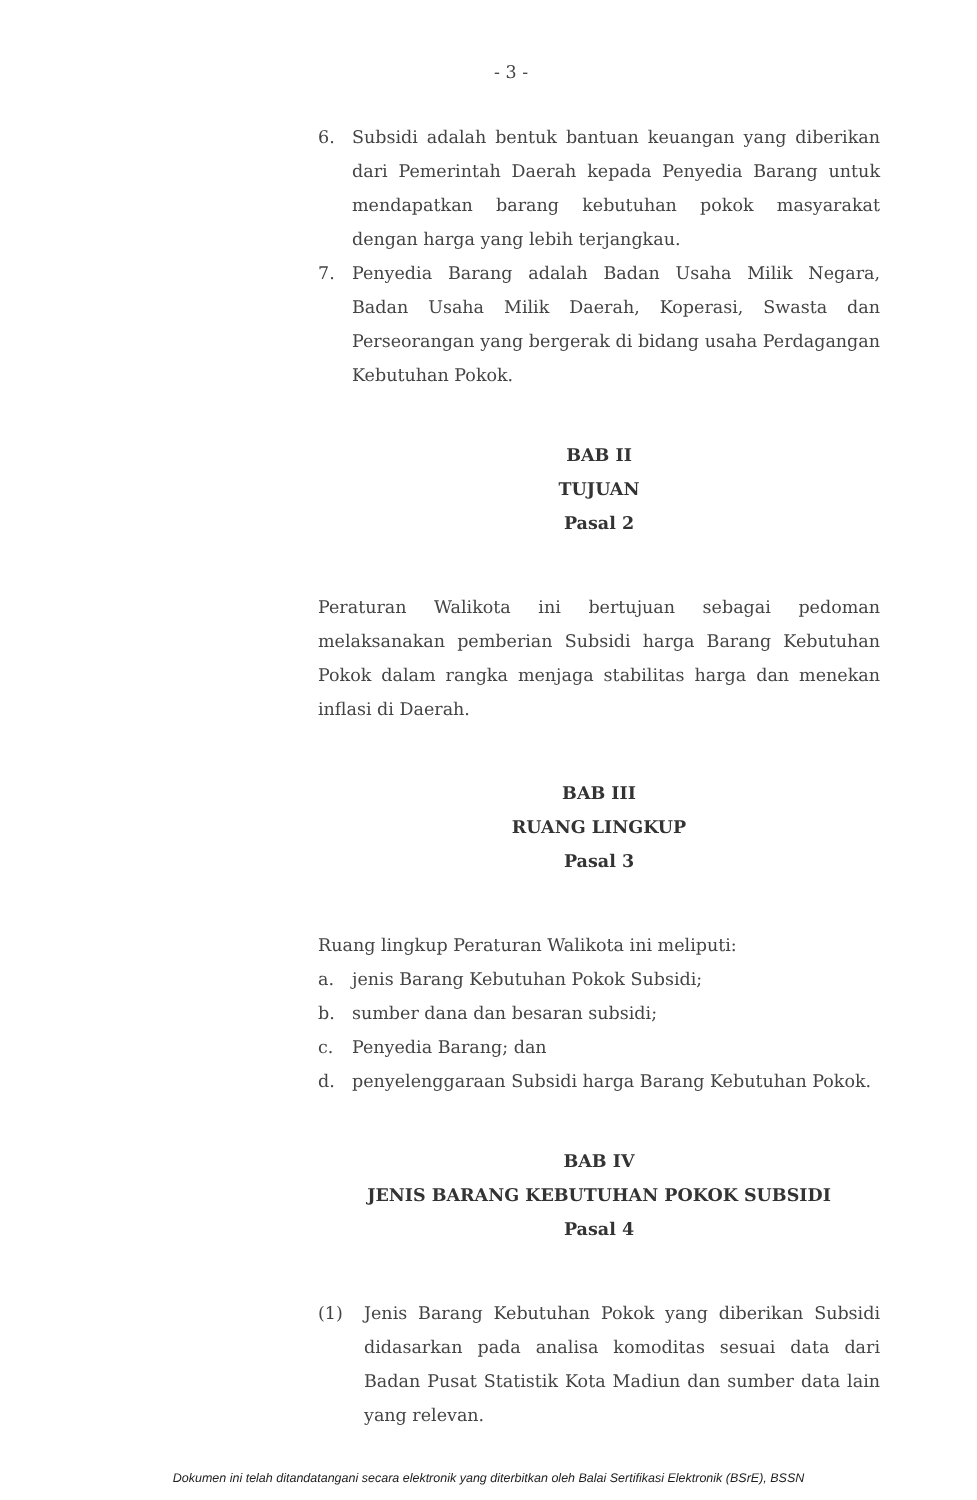- 3 -
6. Subsidi adalah bentuk bantuan keuangan yang diberikan dari Pemerintah Daerah kepada Penyedia Barang untuk mendapatkan barang kebutuhan pokok masyarakat dengan harga yang lebih terjangkau.
7. Penyedia Barang adalah Badan Usaha Milik Negara, Badan Usaha Milik Daerah, Koperasi, Swasta dan Perseorangan yang bergerak di bidang usaha Perdagangan Kebutuhan Pokok.
BAB II
TUJUAN
Pasal 2
Peraturan Walikota ini bertujuan sebagai pedoman melaksanakan pemberian Subsidi harga Barang Kebutuhan Pokok dalam rangka menjaga stabilitas harga dan menekan inflasi di Daerah.
BAB III
RUANG LINGKUP
Pasal 3
Ruang lingkup Peraturan Walikota ini meliputi:
a. jenis Barang Kebutuhan Pokok Subsidi;
b. sumber dana dan besaran subsidi;
c. Penyedia Barang; dan
d. penyelenggaraan Subsidi harga Barang Kebutuhan Pokok.
BAB IV
JENIS BARANG KEBUTUHAN POKOK SUBSIDI
Pasal 4
(1) Jenis Barang Kebutuhan Pokok yang diberikan Subsidi didasarkan pada analisa komoditas sesuai data dari Badan Pusat Statistik Kota Madiun dan sumber data lain yang relevan.
Dokumen ini telah ditandatangani secara elektronik yang diterbitkan oleh Balai Sertifikasi Elektronik (BSrE), BSSN